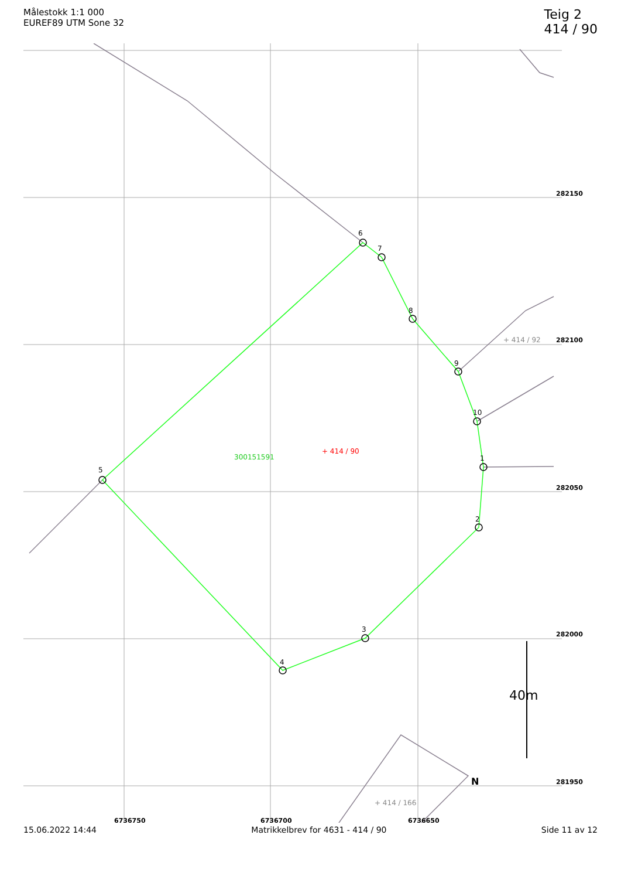Målestokk 1:1 000
EUREF89 UTM Sone 32
Teig 2
414 / 90
5
6
7
8
9
10
1
2
3
4
300151591
+ 414 / 90
+ 414 / 92
+ 414 / 166
282150
282100
282050
282000
281950
6736750
6736700
6736650
40m
N
15.06.2022 14:44 Matrikkelbrev for 4631 - 414 / 90 Side 11 av 12